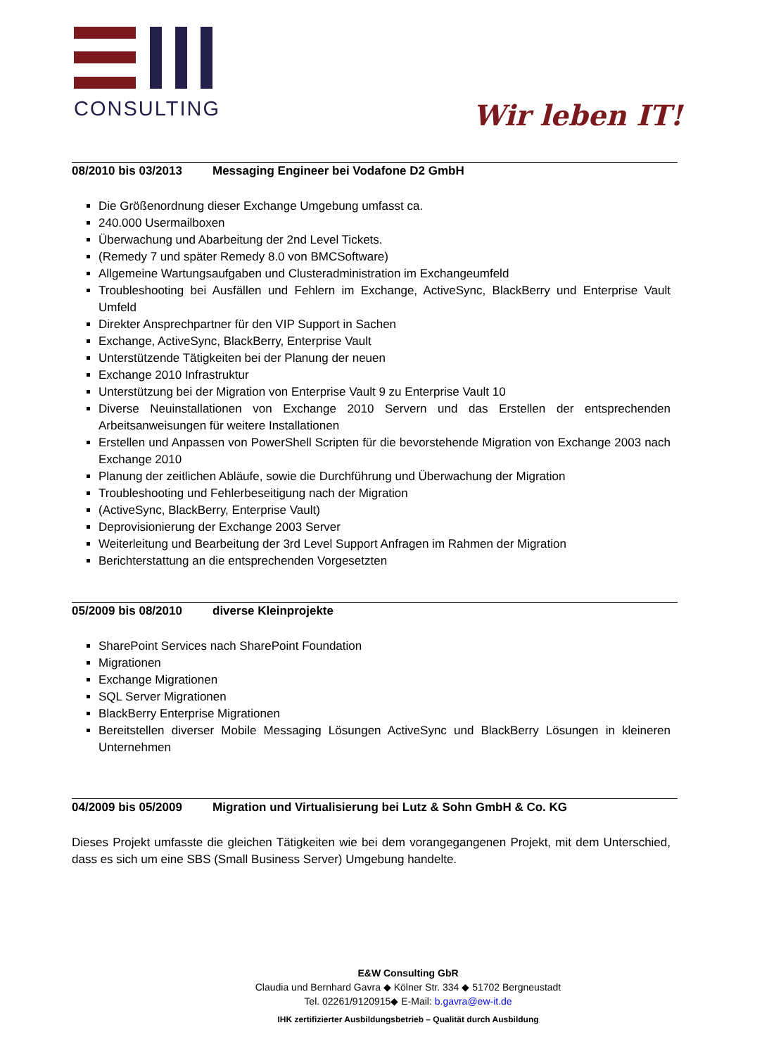CONSULTING
Wir leben IT!
08/2010 bis 03/2013 Messaging Engineer bei Vodafone D2 GmbH
Die Größenordnung dieser Exchange Umgebung umfasst ca.
240.000 Usermailboxen
Überwachung und Abarbeitung der 2nd Level Tickets.
(Remedy 7 und später Remedy 8.0 von BMCSoftware)
Allgemeine Wartungsaufgaben und Clusteradministration im Exchangeumfeld
Troubleshooting bei Ausfällen und Fehlern im Exchange, ActiveSync, BlackBerry und Enterprise Vault Umfeld
Direkter Ansprechpartner für den VIP Support in Sachen
Exchange, ActiveSync, BlackBerry, Enterprise Vault
Unterstützende Tätigkeiten bei der Planung der neuen
Exchange 2010 Infrastruktur
Unterstützung bei der Migration von Enterprise Vault 9 zu Enterprise Vault 10
Diverse Neuinstallationen von Exchange 2010 Servern und das Erstellen der entsprechenden Arbeitsanweisungen für weitere Installationen
Erstellen und Anpassen von PowerShell Scripten für die bevorstehende Migration von Exchange 2003 nach Exchange 2010
Planung der zeitlichen Abläufe, sowie die Durchführung und Überwachung der Migration
Troubleshooting und Fehlerbeseitigung nach der Migration
(ActiveSync, BlackBerry, Enterprise Vault)
Deprovisionierung der Exchange 2003 Server
Weiterleitung und Bearbeitung der 3rd Level Support Anfragen im Rahmen der Migration
Berichterstattung an die entsprechenden Vorgesetzten
05/2009 bis 08/2010 diverse Kleinprojekte
SharePoint Services nach SharePoint Foundation
Migrationen
Exchange Migrationen
SQL Server Migrationen
BlackBerry Enterprise Migrationen
Bereitstellen diverser Mobile Messaging Lösungen ActiveSync und BlackBerry Lösungen in kleineren Unternehmen
04/2009 bis 05/2009 Migration und Virtualisierung bei Lutz & Sohn GmbH & Co. KG
Dieses Projekt umfasste die gleichen Tätigkeiten wie bei dem vorangegangenen Projekt, mit dem Unterschied, dass es sich um eine SBS (Small Business Server) Umgebung handelte.
E&W Consulting GbR
Claudia und Bernhard Gavra ◆ Kölner Str. 334 ◆ 51702 Bergneustadt
Tel. 02261/9120915◆ E-Mail: b.gavra@ew-it.de
IHK zertifizierter Ausbildungsbetrieb – Qualität durch Ausbildung